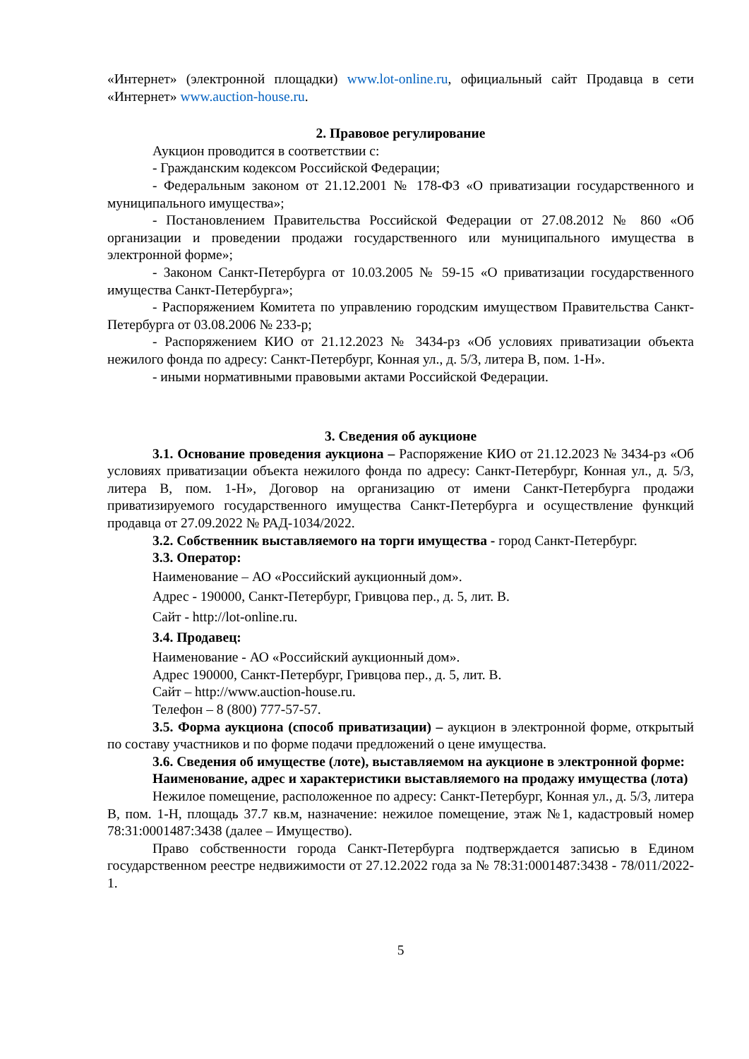«Интернет» (электронной площадки) www.lot-online.ru, официальный сайт Продавца в сети «Интернет» www.auction-house.ru.
2. Правовое регулирование
Аукцион проводится в соответствии с:
- Гражданским кодексом Российской Федерации;
- Федеральным законом от 21.12.2001 № 178-ФЗ «О приватизации государственного и муниципального имущества»;
- Постановлением Правительства Российской Федерации от 27.08.2012 № 860 «Об организации и проведении продажи государственного или муниципального имущества в электронной форме»;
- Законом Санкт-Петербурга от 10.03.2005 № 59-15 «О приватизации государственного имущества Санкт-Петербурга»;
- Распоряжением Комитета по управлению городским имуществом Правительства Санкт-Петербурга от 03.08.2006 № 233-р;
- Распоряжением КИО от 21.12.2023 № 3434-рз «Об условиях приватизации объекта нежилого фонда по адресу: Санкт-Петербург, Конная ул., д. 5/3, литера В, пом. 1-Н».
- иными нормативными правовыми актами Российской Федерации.
3. Сведения об аукционе
3.1. Основание проведения аукциона – Распоряжение КИО от 21.12.2023 № 3434-рз «Об условиях приватизации объекта нежилого фонда по адресу: Санкт-Петербург, Конная ул., д. 5/3, литера В, пом. 1-Н», Договор на организацию от имени Санкт-Петербурга продажи приватизируемого государственного имущества Санкт-Петербурга и осуществление функций продавца от 27.09.2022 № РАД-1034/2022.
3.2. Собственник выставляемого на торги имущества - город Санкт-Петербург.
3.3. Оператор:
Наименование – АО «Российский аукционный дом».
Адрес - 190000, Санкт-Петербург, Гривцова пер., д. 5, лит. В.
Сайт - http://lot-online.ru.
3.4. Продавец:
Наименование - АО «Российский аукционный дом».
Адрес 190000, Санкт-Петербург, Гривцова пер., д. 5, лит. В.
Сайт – http://www.auction-house.ru.
Телефон – 8 (800) 777-57-57.
3.5. Форма аукциона (способ приватизации) – аукцион в электронной форме, открытый по составу участников и по форме подачи предложений о цене имущества.
3.6. Сведения об имуществе (лоте), выставляемом на аукционе в электронной форме:
Наименование, адрес и характеристики выставляемого на продажу имущества (лота)
Нежилое помещение, расположенное по адресу: Санкт-Петербург, Конная ул., д. 5/3, литера В, пом. 1-Н, площадь 37.7 кв.м, назначение: нежилое помещение, этаж №1, кадастровый номер 78:31:0001487:3438 (далее – Имущество).
Право собственности города Санкт-Петербурга подтверждается записью в Едином государственном реестре недвижимости от 27.12.2022 года за № 78:31:0001487:3438 - 78/011/2022-1.
5